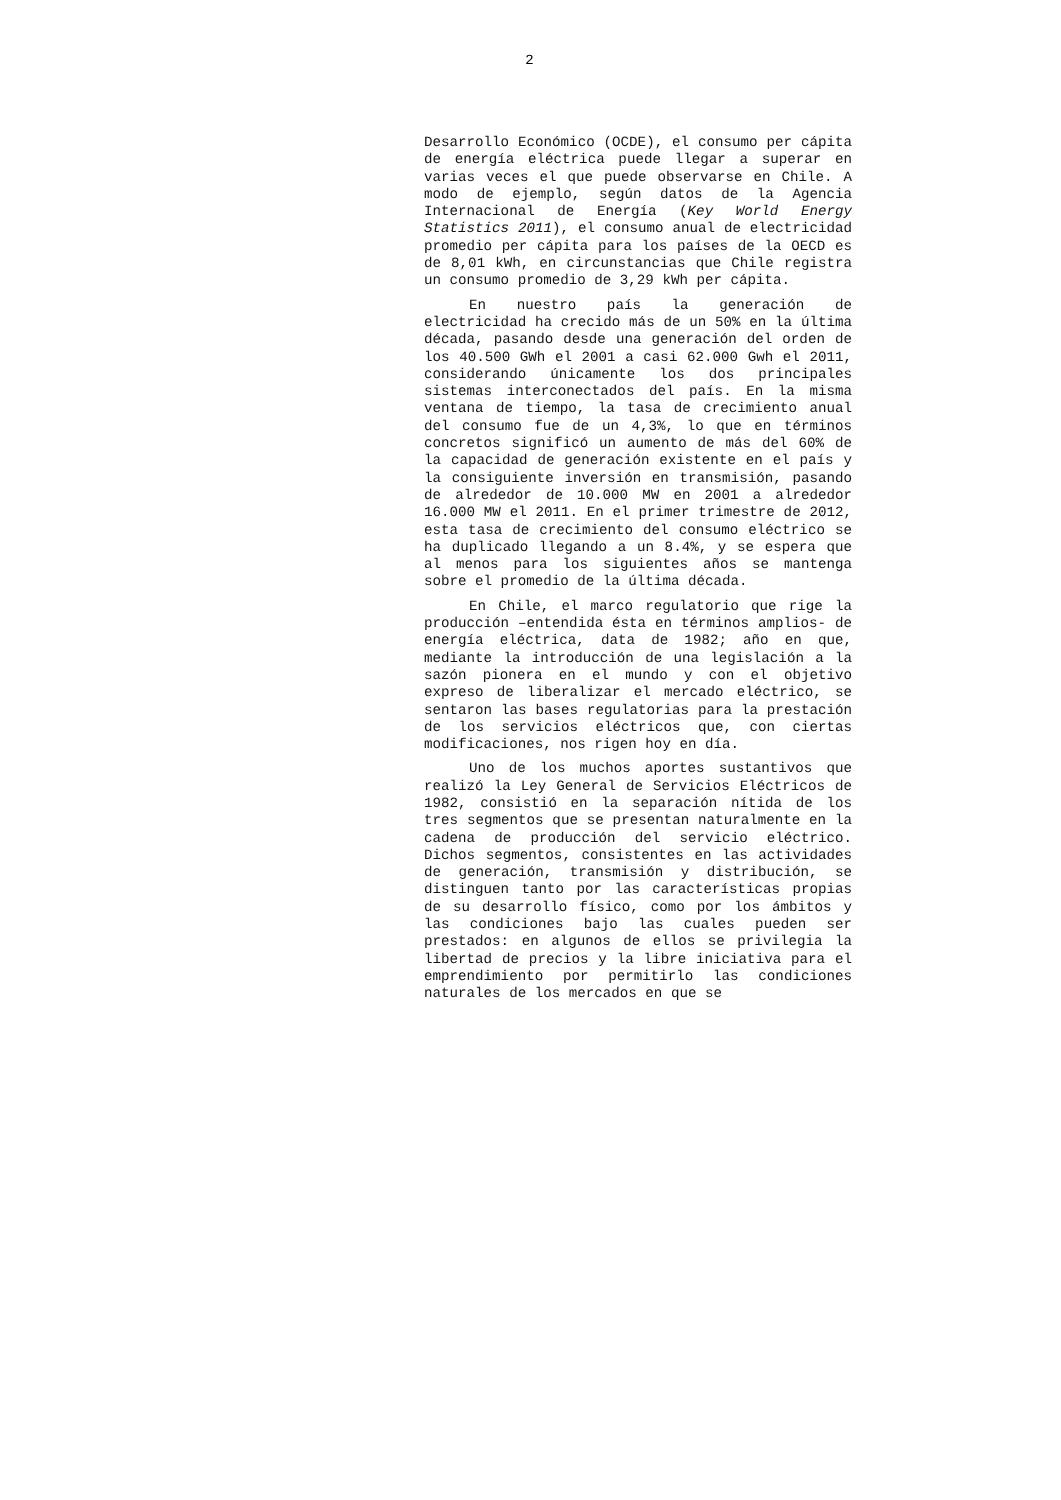2
Desarrollo Económico (OCDE), el consumo per cápita de energía eléctrica puede llegar a superar en varias veces el que puede observarse en Chile. A modo de ejemplo, según datos de la Agencia Internacional de Energía (Key World Energy Statistics 2011), el consumo anual de electricidad promedio per cápita para los países de la OECD es de 8,01 kWh, en circunstancias que Chile registra un consumo promedio de 3,29 kWh per cápita.
En nuestro país la generación de electricidad ha crecido más de un 50% en la última década, pasando desde una generación del orden de los 40.500 GWh el 2001 a casi 62.000 Gwh el 2011, considerando únicamente los dos principales sistemas interconectados del país. En la misma ventana de tiempo, la tasa de crecimiento anual del consumo fue de un 4,3%, lo que en términos concretos significó un aumento de más del 60% de la capacidad de generación existente en el país y la consiguiente inversión en transmisión, pasando de alrededor de 10.000 MW en 2001 a alrededor 16.000 MW el 2011. En el primer trimestre de 2012, esta tasa de crecimiento del consumo eléctrico se ha duplicado llegando a un 8.4%, y se espera que al menos para los siguientes años se mantenga sobre el promedio de la última década.
En Chile, el marco regulatorio que rige la producción –entendida ésta en términos amplios- de energía eléctrica, data de 1982; año en que, mediante la introducción de una legislación a la sazón pionera en el mundo y con el objetivo expreso de liberalizar el mercado eléctrico, se sentaron las bases regulatorias para la prestación de los servicios eléctricos que, con ciertas modificaciones, nos rigen hoy en día.
Uno de los muchos aportes sustantivos que realizó la Ley General de Servicios Eléctricos de 1982, consistió en la separación nítida de los tres segmentos que se presentan naturalmente en la cadena de producción del servicio eléctrico. Dichos segmentos, consistentes en las actividades de generación, transmisión y distribución, se distinguen tanto por las características propias de su desarrollo físico, como por los ámbitos y las condiciones bajo las cuales pueden ser prestados: en algunos de ellos se privilegia la libertad de precios y la libre iniciativa para el emprendimiento por permitirlo las condiciones naturales de los mercados en que se